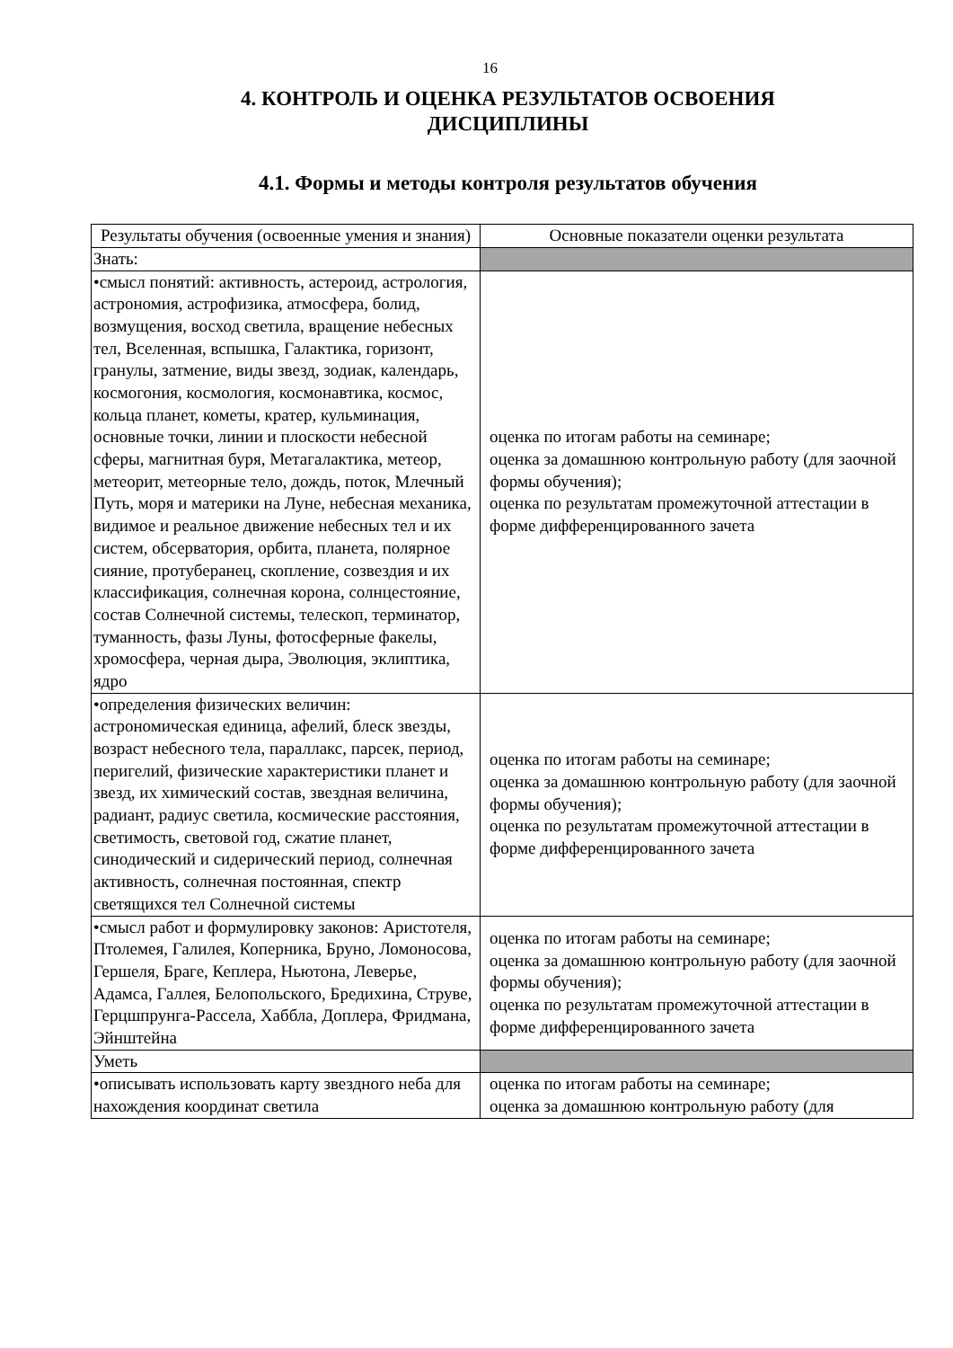16
4. КОНТРОЛЬ И ОЦЕНКА РЕЗУЛЬТАТОВ ОСВОЕНИЯ
ДИСЦИПЛИНЫ
4.1. Формы и методы контроля результатов обучения
| Результаты обучения (освоенные умения и знания) | Основные показатели оценки результата |
| --- | --- |
| Знать: | |
| •смысл понятий: активность, астероид, астрология, астрономия, астрофизика, атмосфера, болид, возмущения, восход светила, вращение небесных тел, Вселенная, вспышка, Галактика, горизонт, гранулы, затмение, виды звезд, зодиак, календарь, космогония, космология, космонавтика, космос, кольца планет, кометы, кратер, кульминация, основные точки, линии и плоскости небесной сферы, магнитная буря, Метагалактика, метеор, метеорит, метеорные тело, дождь, поток, Млечный Путь, моря и материки на Луне, небесная механика, видимое и реальное движение небесных тел и их систем, обсерватория, орбита, планета, полярное сияние, протуберанец, скопление, созвездия и их классификация, солнечная корона, солнцестояние, состав Солнечной системы, телескоп, терминатор, туманность, фазы Луны, фотосферные факелы, хромосфера, черная дыра, Эволюция, эклиптика, ядро | оценка по итогам работы на семинаре; оценка за домашнюю контрольную работу (для заочной формы обучения); оценка по результатам промежуточной аттестации в форме дифференцированного зачета |
| •определения физических величин: астрономическая единица, афелий, блеск звезды, возраст небесного тела, параллакс, парсек, период, перигелий, физические характеристики планет и звезд, их химический состав, звездная величина, радиант, радиус светила, космические расстояния, светимость, световой год, сжатие планет, синодический и сидерический период, солнечная активность, солнечная постоянная, спектр светящихся тел Солнечной системы | оценка по итогам работы на семинаре; оценка за домашнюю контрольную работу (для заочной формы обучения); оценка по результатам промежуточной аттестации в форме дифференцированного зачета |
| •смысл работ и формулировку законов: Аристотеля, Птолемея, Галилея, Коперника, Бруно, Ломоносова, Гершеля, Браге, Кеплера, Ньютона, Леверье, Адамса, Галлея, Белопольского, Бредихина, Струве, Герцшпрунга-Рассела, Хаббла, Доплера, Фридмана, Эйнштейна | оценка по итогам работы на семинаре; оценка за домашнюю контрольную работу (для заочной формы обучения); оценка по результатам промежуточной аттестации в форме дифференцированного зачета |
| Уметь | |
| •описывать использовать карту звездного неба для нахождения координат светила | оценка по итогам работы на семинаре; оценка за домашнюю контрольную работу (для |